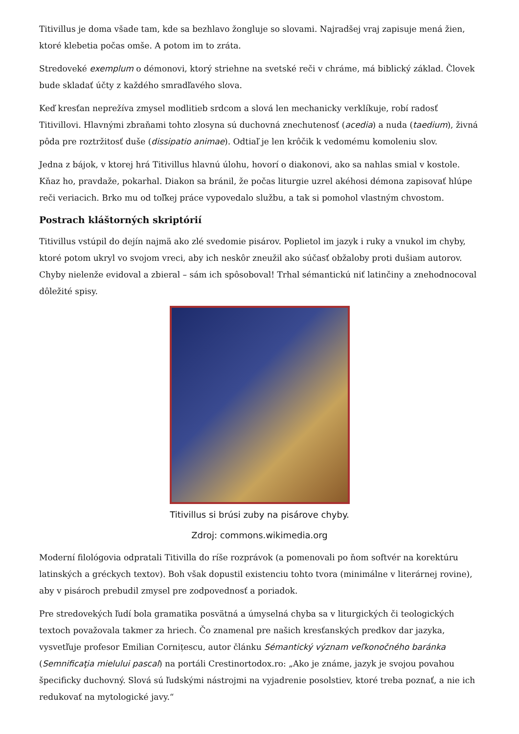Titivillus je doma všade tam, kde sa bezhlavo žongluje so slovami. Najradšej vraj zapisuje mená žien, ktoré klebetia počas omše. A potom im to zráta.
Stredoveké exemplum o démonovi, ktorý striehne na svetské reči v chráme, má biblický základ. Človek bude skladať účty z každého smradľavého slova.
Keď kresťan neprežíva zmysel modlitieb srdcom a slová len mechanicky verklíkuje, robí radosť Titivillovi. Hlavnými zbraňami tohto zlosyna sú duchovná znechutenosť (acedia) a nuda (taedium), živná pôda pre roztržitosť duše (dissipatio animae). Odtiaľ je len krôčik k vedomému komoleniu slov.
Jedna z bájok, v ktorej hrá Titivillus hlavnú úlohu, hovorí o diakonovi, ako sa nahlas smial v kostole. Kňaz ho, pravdaže, pokarhal. Diakon sa bránil, že počas liturgie uzrel akéhosi démona zapisovať hlúpe reči veriacich. Brko mu od toľkej práce vypovedalo službu, a tak si pomohol vlastným chvostom.
Postrach kláštorných skriptórií
Titivillus vstúpil do dejín najmä ako zlé svedomie pisárov. Poplietol im jazyk i ruky a vnukol im chyby, ktoré potom ukryl vo svojom vreci, aby ich neskôr zneužil ako súčasť obžaloby proti dušiam autorov. Chyby nielenže evidoval a zbieral – sám ich spôsoboval! Trhal sémantickú niť latinčiny a znehodnocoval dôležité spisy.
Titivillus si brúsi zuby na pisárove chyby.
Zdroj: commons.wikimedia.org
Moderní filológovia odpratali Titivilla do ríše rozprávok (a pomenovali po ňom softvér na korektúru latinských a gréckych textov). Boh však dopustil existenciu tohto tvora (minimálne v literárnej rovine), aby v pisároch prebudil zmysel pre zodpovednosť a poriadok.
Pre stredovekých ľudí bola gramatika posvätná a úmyselná chyba sa v liturgických či teologických textoch považovala takmer za hriech. Čo znamenal pre našich kresťanských predkov dar jazyka, vysvetľuje profesor Emilian Cornițescu, autor článku Sémantický význam veľkonočného baránka (Semnificaţia mielului pascal) na portáli Crestinortodox.ro: „Ako je známe, jazyk je svojou povahou špecificky duchovný. Slová sú ľudskými nástrojmi na vyjadrenie posolstiev, ktoré treba poznať, a nie ich redukovať na mytologické javy.“